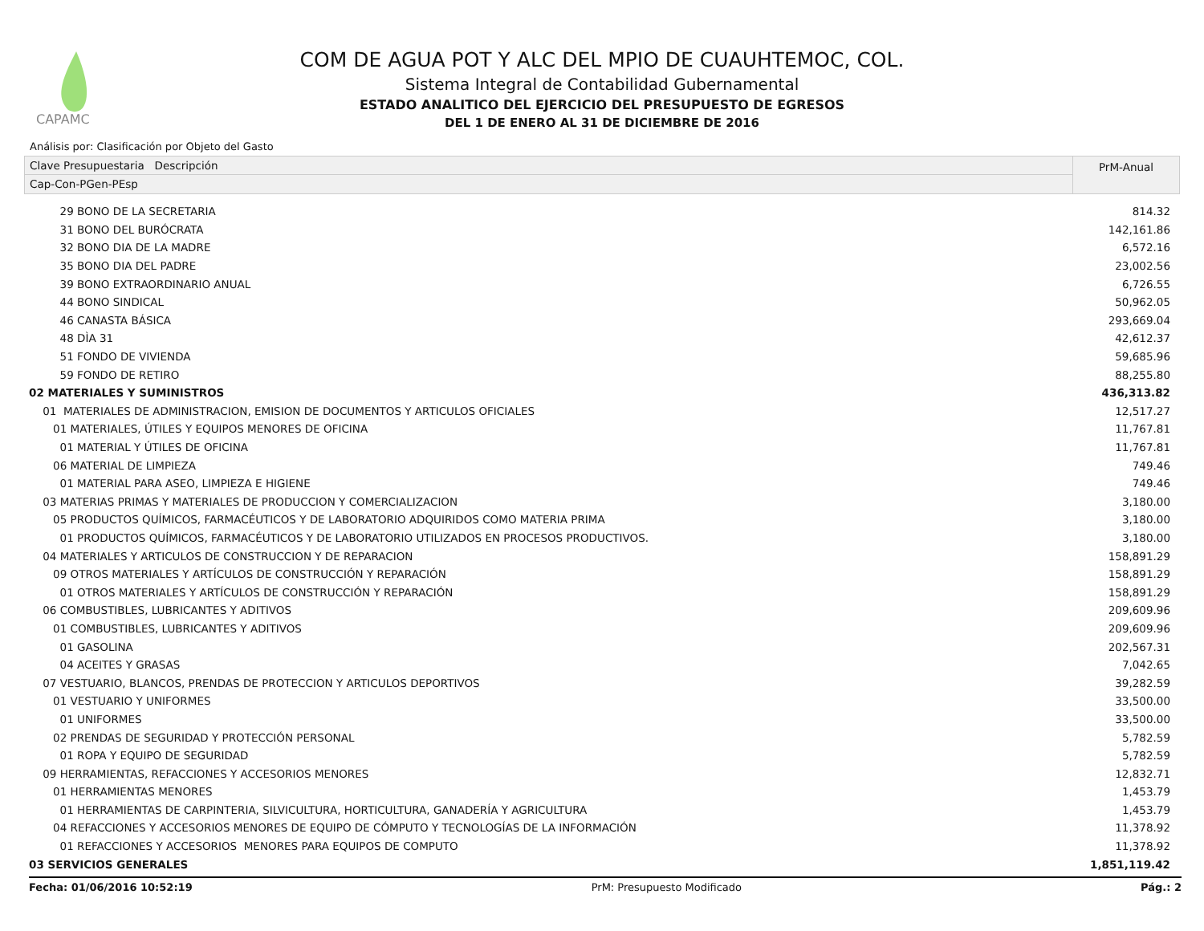CAPAMC
COM DE AGUA POT Y ALC DEL MPIO DE CUAUHTEMOC, COL.
Sistema Integral de Contabilidad Gubernamental
ESTADO ANALITICO DEL EJERCICIO DEL PRESUPUESTO DE EGRESOS
DEL 1 DE ENERO AL 31 DE DICIEMBRE DE 2016
Análisis por: Clasificación por Objeto del Gasto
Clave Presupuestaria Descripción
Cap-Con-PGen-PEsp
PrM-Anual
| 29 BONO DE LA SECRETARIA | 814.32 |
| 31 BONO DEL BURÓCRATA | 142,161.86 |
| 32 BONO DIA DE LA MADRE | 6,572.16 |
| 35 BONO DIA DEL PADRE | 23,002.56 |
| 39 BONO EXTRAORDINARIO ANUAL | 6,726.55 |
| 44 BONO SINDICAL | 50,962.05 |
| 46 CANASTA BÁSICA | 293,669.04 |
| 48 DÌA 31 | 42,612.37 |
| 51 FONDO DE VIVIENDA | 59,685.96 |
| 59 FONDO DE RETIRO | 88,255.80 |
| 02 MATERIALES Y SUMINISTROS | 436,313.82 |
| 01 MATERIALES DE ADMINISTRACION, EMISION DE DOCUMENTOS Y ARTICULOS OFICIALES | 12,517.27 |
| 01 MATERIALES, ÚTILES Y EQUIPOS MENORES DE OFICINA | 11,767.81 |
| 01 MATERIAL Y ÚTILES DE OFICINA | 11,767.81 |
| 06 MATERIAL DE LIMPIEZA | 749.46 |
| 01 MATERIAL PARA ASEO, LIMPIEZA E HIGIENE | 749.46 |
| 03 MATERIAS PRIMAS Y MATERIALES DE PRODUCCION Y COMERCIALIZACION | 3,180.00 |
| 05 PRODUCTOS QUÍMICOS, FARMACÉUTICOS Y DE LABORATORIO ADQUIRIDOS COMO MATERIA PRIMA | 3,180.00 |
| 01 PRODUCTOS QUÍMICOS, FARMACÉUTICOS Y DE LABORATORIO UTILIZADOS EN PROCESOS PRODUCTIVOS. | 3,180.00 |
| 04 MATERIALES Y ARTICULOS DE CONSTRUCCION Y DE REPARACION | 158,891.29 |
| 09 OTROS MATERIALES Y ARTÍCULOS DE CONSTRUCCIÓN Y REPARACIÓN | 158,891.29 |
| 01 OTROS MATERIALES Y ARTÍCULOS DE CONSTRUCCIÓN Y REPARACIÓN | 158,891.29 |
| 06 COMBUSTIBLES, LUBRICANTES Y ADITIVOS | 209,609.96 |
| 01 COMBUSTIBLES, LUBRICANTES Y ADITIVOS | 209,609.96 |
| 01 GASOLINA | 202,567.31 |
| 04 ACEITES Y GRASAS | 7,042.65 |
| 07 VESTUARIO, BLANCOS, PRENDAS DE PROTECCION Y ARTICULOS DEPORTIVOS | 39,282.59 |
| 01 VESTUARIO Y UNIFORMES | 33,500.00 |
| 01 UNIFORMES | 33,500.00 |
| 02 PRENDAS DE SEGURIDAD Y PROTECCIÓN PERSONAL | 5,782.59 |
| 01 ROPA Y EQUIPO DE SEGURIDAD | 5,782.59 |
| 09 HERRAMIENTAS, REFACCIONES Y ACCESORIOS MENORES | 12,832.71 |
| 01 HERRAMIENTAS MENORES | 1,453.79 |
| 01 HERRAMIENTAS DE CARPINTERIA, SILVICULTURA, HORTICULTURA, GANADERÍA Y AGRICULTURA | 1,453.79 |
| 04 REFACCIONES Y ACCESORIOS MENORES DE EQUIPO DE CÓMPUTO Y TECNOLOGÍAS DE LA INFORMACIÓN | 11,378.92 |
| 01 REFACCIONES Y ACCESORIOS MENORES PARA EQUIPOS DE COMPUTO | 11,378.92 |
| 03 SERVICIOS GENERALES | 1,851,119.42 |
Fecha: 01/06/2016 10:52:19 PrM: Presupuesto Modificado Pág.: 2